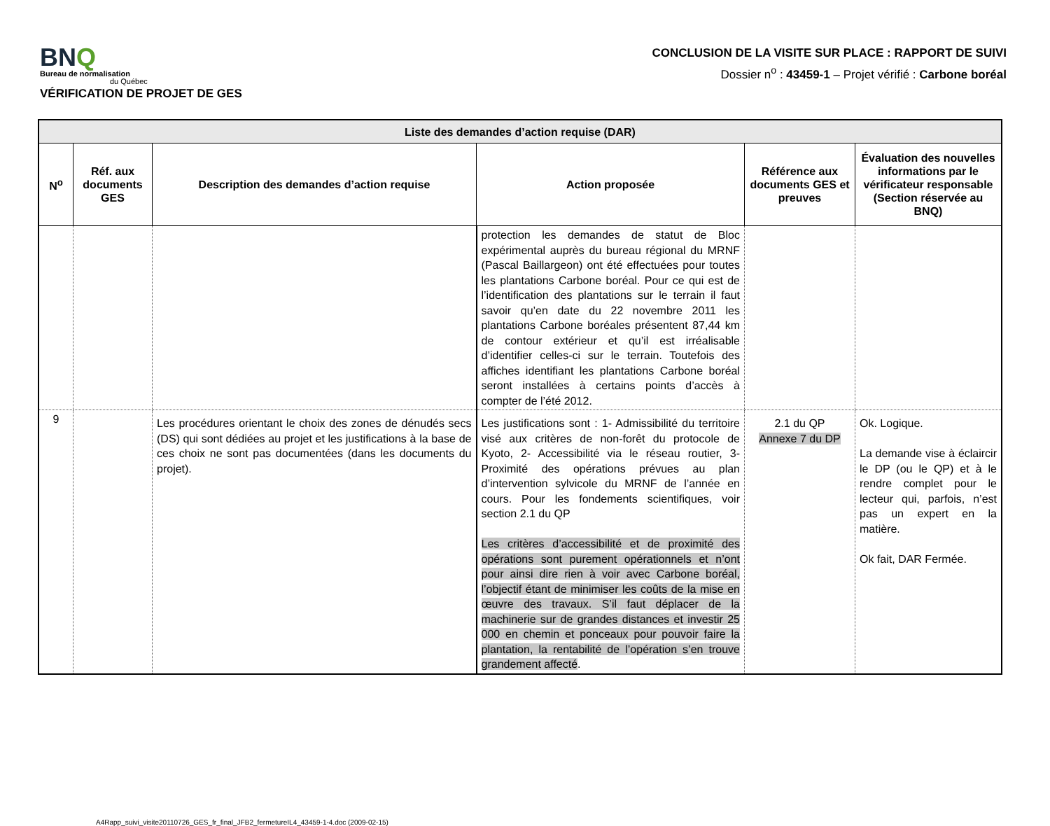BNQ
Bureau de normalisation
du Québec
VÉRIFICATION DE PROJET DE GES
CONCLUSION DE LA VISITE SUR PLACE : RAPPORT DE SUIVI
Dossier n<sup>o</sup> : 43459-1 – Projet vérifié : Carbone boréal
| Liste des demandes d’action requise (DAR) | | | | | |
| --- | --- | --- | --- | --- | --- |
| N<sup>o</sup> | Réf. aux documents GES | Description des demandes d’action requise | Action proposée | Référence aux documents GES et preuves | Évaluation des nouvelles informations par le vérificateur responsable (Section réservée au BNQ) |
| | | | protection les demandes de statut de Bloc expérimental auprès du bureau régional du MRNF (Pascal Baillargeon) ont été effectuées pour toutes les plantations Carbone boréal. Pour ce qui est de l’identification des plantations sur le terrain il faut savoir qu’en date du 22 novembre 2011 les plantations Carbone boréales présentent 87,44 km de contour extérieur et qu’il est irréalisable d’identifier celles-ci sur le terrain. Toutefois des affiches identifiant les plantations Carbone boréal seront installées à certains points d’accès à compter de l’été 2012. | | |
| 9 | | Les procédures orientant le choix des zones de dénudés secs (DS) qui sont dédiées au projet et les justifications à la base de ces choix ne sont pas documentées (dans les documents du projet). | Les justifications sont : 1- Admissibilité du territoire visé aux critères de non-forêt du protocole de Kyoto, 2- Accessibilité via le réseau routier, 3- Proximité des opérations prévues au plan d’intervention sylvicole du MRNF de l’année en cours. Pour les fondements scientifiques, voir section 2.1 du QP Les critères d’accessibilité et de proximité des opérations sont purement opérationnels et n’ont pour ainsi dire rien à voir avec Carbone boréal, l’objectif étant de minimiser les coûts de la mise en œuvre des travaux. S’il faut déplacer de la machinerie sur de grandes distances et investir 25 000 en chemin et ponceaux pour pouvoir faire la plantation, la rentabilité de l’opération s’en trouve grandement affecté . | 2.1 du QP Annexe 7 du DP | Ok. Logique. La demande vise à éclaircir le DP (ou le QP) et à le rendre complet pour le lecteur qui, parfois, n’est pas un expert en la matière. Ok fait, DAR Fermée. |
A4Rapp_suivi_visite20110726_GES_fr_final_JFB2_fermetureIL4_43459-1-4.doc (2009-02-15)